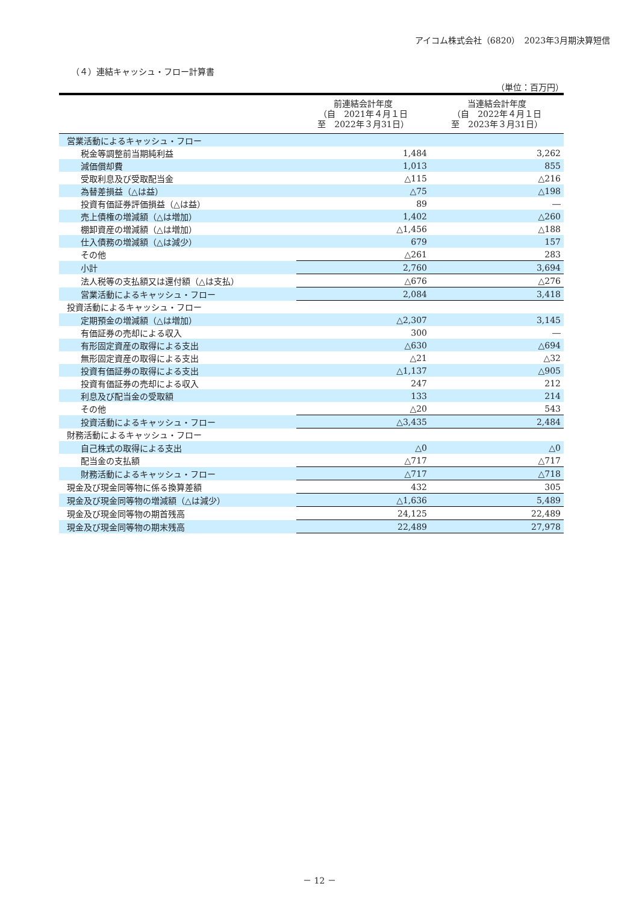アイコム株式会社（6820）　2023年3月期決算短信
（４）連結キャッシュ・フロー計算書
（単位：百万円）
| | 前連結会計年度 （自 2021年４月１日 至 2022年３月31日） | 当連結会計年度 （自 2022年４月１日 至 2023年３月31日） |
| --- | --- | --- |
| 営業活動によるキャッシュ・フロー | | |
| 税金等調整前当期純利益 | 1,484 | 3,262 |
| 減価償却費 | 1,013 | 855 |
| 受取利息及び受取配当金 | △115 | △216 |
| 為替差損益（△は益） | △75 | △198 |
| 投資有価証券評価損益（△は益） | 89 | ― |
| 売上債権の増減額（△は増加） | 1,402 | △260 |
| 棚卸資産の増減額（△は増加） | △1,456 | △188 |
| 仕入債務の増減額（△は減少） | 679 | 157 |
| その他 | △261 | 283 |
| 小計 | 2,760 | 3,694 |
| 法人税等の支払額又は還付額（△は支払） | △676 | △276 |
| 営業活動によるキャッシュ・フロー | 2,084 | 3,418 |
| 投資活動によるキャッシュ・フロー | | |
| 定期預金の増減額（△は増加） | △2,307 | 3,145 |
| 有価証券の売却による収入 | 300 | ― |
| 有形固定資産の取得による支出 | △630 | △694 |
| 無形固定資産の取得による支出 | △21 | △32 |
| 投資有価証券の取得による支出 | △1,137 | △905 |
| 投資有価証券の売却による収入 | 247 | 212 |
| 利息及び配当金の受取額 | 133 | 214 |
| その他 | △20 | 543 |
| 投資活動によるキャッシュ・フロー | △3,435 | 2,484 |
| 財務活動によるキャッシュ・フロー | | |
| 自己株式の取得による支出 | △0 | △0 |
| 配当金の支払額 | △717 | △717 |
| 財務活動によるキャッシュ・フロー | △717 | △718 |
| 現金及び現金同等物に係る換算差額 | 432 | 305 |
| 現金及び現金同等物の増減額（△は減少） | △1,636 | 5,489 |
| 現金及び現金同等物の期首残高 | 24,125 | 22,489 |
| 現金及び現金同等物の期末残高 | 22,489 | 27,978 |
－ 12 －